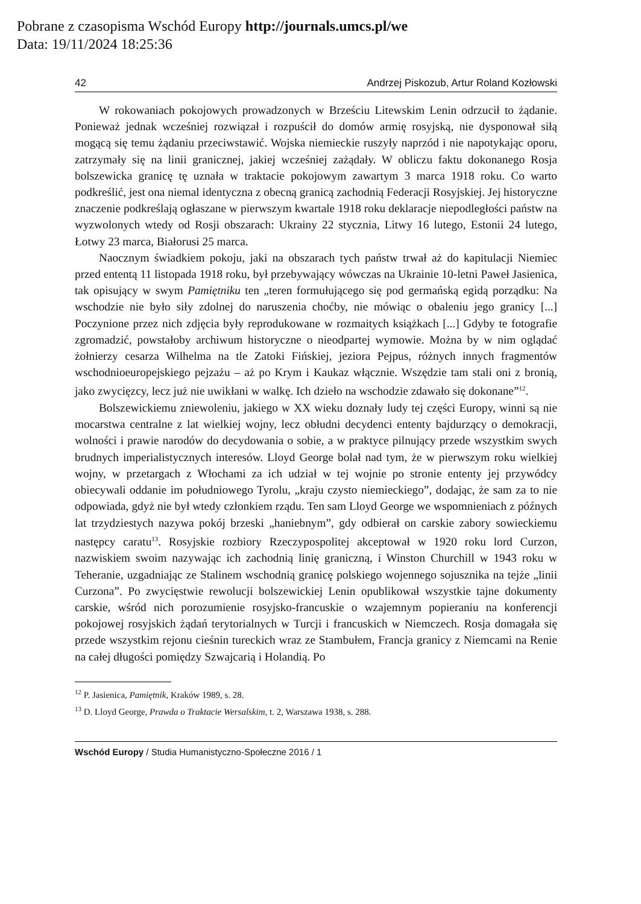Pobrane z czasopisma Wschód Europy http://journals.umcs.pl/we
Data: 19/11/2024 18:25:36
42 Andrzej Piskozub, Artur Roland Kozłowski
W rokowaniach pokojowych prowadzonych w Brześciu Litewskim Lenin odrzucił to żądanie. Ponieważ jednak wcześniej rozwiązał i rozpuścił do domów armię rosyjską, nie dysponował siłą mogącą się temu żądaniu przeciwstawić. Wojska niemieckie ruszyły naprzód i nie napotykając oporu, zatrzymały się na linii granicznej, jakiej wcześniej zażądały. W obliczu faktu dokonanego Rosja bolszewicka granicę tę uznała w traktacie pokojowym zawartym 3 marca 1918 roku. Co warto podkreślić, jest ona niemal identyczna z obecną granicą zachodnią Federacji Rosyjskiej. Jej historyczne znaczenie podkreślają ogłaszane w pierwszym kwartale 1918 roku deklaracje niepodległości państw na wyzwolonych wtedy od Rosji obszarach: Ukrainy 22 stycznia, Litwy 16 lutego, Estonii 24 lutego, Łotwy 23 marca, Białorusi 25 marca.
Naocznym świadkiem pokoju, jaki na obszarach tych państw trwał aż do kapitulacji Niemiec przed ententą 11 listopada 1918 roku, był przebywający wówczas na Ukrainie 10-letni Paweł Jasienica, tak opisujący w swym Pamiętniku ten „teren formułującego się pod germańską egidą porządku: Na wschodzie nie było siły zdolnej do naruszenia choćby, nie mówiąc o obaleniu jego granicy [...] Poczynione przez nich zdjęcia były reprodukowane w rozmaitych książkach [...] Gdyby te fotografie zgromadzić, powstałoby archiwum historyczne o nieodpartej wymowie. Można by w nim oglądać żołnierzy cesarza Wilhelma na tle Zatoki Fińskiej, jeziora Pejpus, różnych innych fragmentów wschodnioeuropejskiego pejzażu – aż po Krym i Kaukaz włącznie. Wszędzie tam stali oni z bronią, jako zwycięzcy, lecz już nie uwikłani w walkę. Ich dzieło na wschodzie zdawało się dokonane”<sup>12</sup>.
Bolszewickiemu zniewoleniu, jakiego w XX wieku doznały ludy tej części Europy, winni są nie mocarstwa centralne z lat wielkiej wojny, lecz obłudni decydenci ententy bajdurzący o demokracji, wolności i prawie narodów do decydowania o sobie, a w praktyce pilnujący przede wszystkim swych brudnych imperialistycznych interesów. Lloyd George bolał nad tym, że w pierwszym roku wielkiej wojny, w przetargach z Włochami za ich udział w tej wojnie po stronie ententy jej przywódcy obiecywali oddanie im południowego Tyrolu, „kraju czysto niemieckiego”, dodając, że sam za to nie odpowiada, gdyż nie był wtedy członkiem rządu. Ten sam Lloyd George we wspomnieniach z późnych lat trzydziestych nazywa pokój brzeski „haniebnym”, gdy odbierał on carskie zabory sowieckiemu następcy caratu<sup>13</sup>. Rosyjskie rozbiory Rzeczypospolitej akceptował w 1920 roku lord Curzon, nazwiskiem swoim nazywając ich zachodnią linię graniczną, i Winston Churchill w 1943 roku w Teheranie, uzgadniając ze Stalinem wschodnią granicę polskiego wojennego sojusznika na tejże „linii Curzona”. Po zwycięstwie rewolucji bolszewickiej Lenin opublikował wszystkie tajne dokumenty carskie, wśród nich porozumienie rosyjsko-francuskie o wzajemnym popieraniu na konferencji pokojowej rosyjskich żądań terytorialnych w Turcji i francuskich w Niemczech. Rosja domagała się przede wszystkim rejonu cieśnin tureckich wraz ze Stambułem, Francja granicy z Niemcami na Renie na całej długości pomiędzy Szwajcarią i Holandią. Po
<sup>12</sup> P. Jasienica, Pamiętnik, Kraków 1989, s. 28.
<sup>13</sup> D. Lloyd George, Prawda o Traktacie Wersalskim, t. 2, Warszawa 1938, s. 288.
Wschód Europy / Studia Humanistyczno-Społeczne 2016 / 1